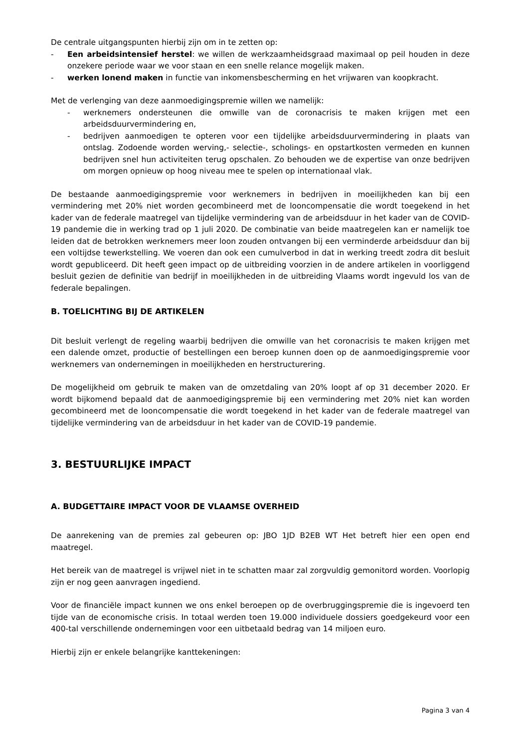De centrale uitgangspunten hierbij zijn om in te zetten op:
- Een arbeidsintensief herstel: we willen de werkzaamheidsgraad maximaal op peil houden in deze onzekere periode waar we voor staan en een snelle relance mogelijk maken.
- werken lonend maken in functie van inkomensbescherming en het vrijwaren van koopkracht.
Met de verlenging van deze aanmoedigingspremie willen we namelijk:
- werknemers ondersteunen die omwille van de coronacrisis te maken krijgen met een arbeidsduurvermindering en,
- bedrijven aanmoedigen te opteren voor een tijdelijke arbeidsduurvermindering in plaats van ontslag. Zodoende worden werving,- selectie-, scholings- en opstartkosten vermeden en kunnen bedrijven snel hun activiteiten terug opschalen. Zo behouden we de expertise van onze bedrijven om morgen opnieuw op hoog niveau mee te spelen op internationaal vlak.
De bestaande aanmoedigingspremie voor werknemers in bedrijven in moeilijkheden kan bij een vermindering met 20% niet worden gecombineerd met de looncompensatie die wordt toegekend in het kader van de federale maatregel van tijdelijke vermindering van de arbeidsduur in het kader van de COVID-19 pandemie die in werking trad op 1 juli 2020. De combinatie van beide maatregelen kan er namelijk toe leiden dat de betrokken werknemers meer loon zouden ontvangen bij een verminderde arbeidsduur dan bij een voltijdse tewerkstelling. We voeren dan ook een cumulverbod in dat in werking treedt zodra dit besluit wordt gepubliceerd. Dit heeft geen impact op de uitbreiding voorzien in de andere artikelen in voorliggend besluit gezien de definitie van bedrijf in moeilijkheden in de uitbreiding Vlaams wordt ingevuld los van de federale bepalingen.
B. TOELICHTING BIJ DE ARTIKELEN
Dit besluit verlengt de regeling waarbij bedrijven die omwille van het coronacrisis te maken krijgen met een dalende omzet, productie of bestellingen een beroep kunnen doen op de aanmoedigingspremie voor werknemers van ondernemingen in moeilijkheden en herstructurering.
De mogelijkheid om gebruik te maken van de omzetdaling van 20% loopt af op 31 december 2020. Er wordt bijkomend bepaald dat de aanmoedigingspremie bij een vermindering met 20% niet kan worden gecombineerd met de looncompensatie die wordt toegekend in het kader van de federale maatregel van tijdelijke vermindering van de arbeidsduur in het kader van de COVID-19 pandemie.
3. BESTUURLIJKE IMPACT
A. BUDGETTAIRE IMPACT VOOR DE VLAAMSE OVERHEID
De aanrekening van de premies zal gebeuren op: JBO 1JD B2EB WT Het betreft hier een open end maatregel.
Het bereik van de maatregel is vrijwel niet in te schatten maar zal zorgvuldig gemonitord worden. Voorlopig zijn er nog geen aanvragen ingediend.
Voor de financiële impact kunnen we ons enkel beroepen op de overbruggingspremie die is ingevoerd ten tijde van de economische crisis. In totaal werden toen 19.000 individuele dossiers goedgekeurd voor een 400-tal verschillende ondernemingen voor een uitbetaald bedrag van 14 miljoen euro.
Hierbij zijn er enkele belangrijke kanttekeningen:
Pagina 3 van 4